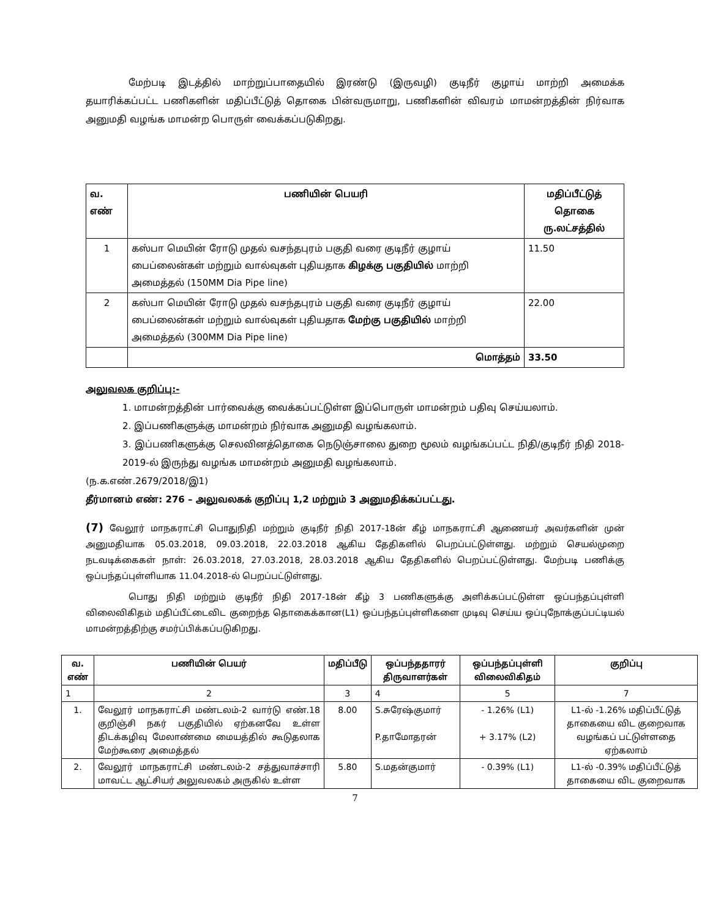மேற்படி இடத்தில் மாற்றுப்பாதையில் இரண்டு (இருவழி) குடிநீர் குழாய் மாற்றி அமைக்க தயாரிக்கப்பட்ட பணிகளின் மதிப்பீட்டுத் தொகை பின்வருமாறு, பணிகளின் விவரம் மாமன்றத்தின் நிர்வாக அனுமதி வழங்க மாமன்ற பொருள் வைக்கப்படுகிறது.
| வ. எண் | பணியின் பெயரி | மதிப்பீட்டுத் தொகை ரு.லட்சத்தில் |
| --- | --- | --- |
| 1 | கஸ்பா மெயின் ரோடு முதல் வசந்தபுரம் பகுதி வரை குடிநீர் குழாய் பைப்லைன்கள் மற்றும் வால்வுகள் புதியதாக கிழக்கு பகுதியில் மாற்றி அமைத்தல் (150MM Dia Pipe line) | 11.50 |
| 2 | கஸ்பா மெயின் ரோடு முதல் வசந்தபுரம் பகுதி வரை குடிநீர் குழாய் பைப்லைன்கள் மற்றும் வால்வுகள் புதியதாக மேற்கு பகுதியில் மாற்றி அமைத்தல் (300MM Dia Pipe line) | 22.00 |
| | மொத்தம் | 33.50 |
அலுவலக குறிப்பு:-
1. மாமன்றத்தின் பார்வைக்கு வைக்கப்பட்டுள்ள இப்பொருள் மாமன்றம் பதிவு செய்யலாம்.
2. இப்பணிகளுக்கு மாமன்றம் நிர்வாக அனுமதி வழங்கலாம்.
3. இப்பணிகளுக்கு செலவினத்தொகை நெடுஞ்சாலை துறை மூலம் வழங்கப்பட்ட நிதி/குடிநீர் நிதி 2018-2019-ல் இருந்து வழங்க மாமன்றம் அனுமதி வழங்கலாம்.
(ந.க.எண்.2679/2018/இ1)
தீர்மானம் எண்: 276 – அலுவலகக் குறிப்பு 1,2 மற்றும் 3 அனுமதிக்கப்பட்டது.
(7) வேலூர் மாநகராட்சி பொதுநிதி மற்றும் குடிநீர் நிதி 2017-18ன் கீழ் மாநகராட்சி ஆணையர் அவர்களின் முன் அனுமதியாக 05.03.2018, 09.03.2018, 22.03.2018 ஆகிய தேதிகளில் பெறப்பட்டுள்ளது. மற்றும் செயல்முறை நடவடிக்கைகள் நாள்: 26.03.2018, 27.03.2018, 28.03.2018 ஆகிய தேதிகளில் பெறப்பட்டுள்ளது. மேற்படி பணிக்கு ஒப்பந்தப்புள்ளியாக 11.04.2018-ல் பெறப்பட்டுள்ளது.
பொது நிதி மற்றும் குடிநீர் நிதி 2017-18ன் கீழ் 3 பணிகளுக்கு அளிக்கப்பட்டுள்ள ஒப்பந்தப்புள்ளி விலைவிகிதம் மதிப்பீட்டைவிட குறைந்த தொகைக்கான(L1) ஒப்பந்தப்புள்ளிகளை முடிவு செய்ய ஒப்புநோக்குப்பட்டியல் மாமன்றத்திற்கு சமர்ப்பிக்கப்படுகிறது.
| வ. எண் | பணியின் பெயர் | மதிப்பீடு | ஒப்பந்ததாரர் திருவாளர்கள் | ஒப்பந்தப்புள்ளி விலைவிகிதம் | குறிப்பு |
| --- | --- | --- | --- | --- | --- |
| 1 | 2 | 3 | 4 | 5 | 7 |
| 1. | வேலூர் மாநகராட்சி மண்டலம்-2 வார்டு எண்.18 குறிஞ்சி நகர் பகுதியில் ஏற்கனவே உள்ள திடக்கழிவு மேலாண்மை மையத்தில் கூடுதலாக மேற்கூரை அமைத்தல் | 8.00 | S.சுரேஷ்குமார் P.தாமோதரன் | - 1.26% (L1) + 3.17% (L2) | L1-ல் -1.26% மதிப்பீட்டுத் தாகையை விட குறைவாக வழங்கப் பட்டுள்ளதை ஏற்கலாம் |
| 2. | வேலூர் மாநகராட்சி மண்டலம்-2 சத்துவாச்சாரி மாவட்ட ஆட்சியர் அலுவலகம் அருகில் உள்ள | 5.80 | S.மதன்குமார் | - 0.39% (L1) | L1-ல் -0.39% மதிப்பீட்டுத் தாகையை விட குறைவாக |
7